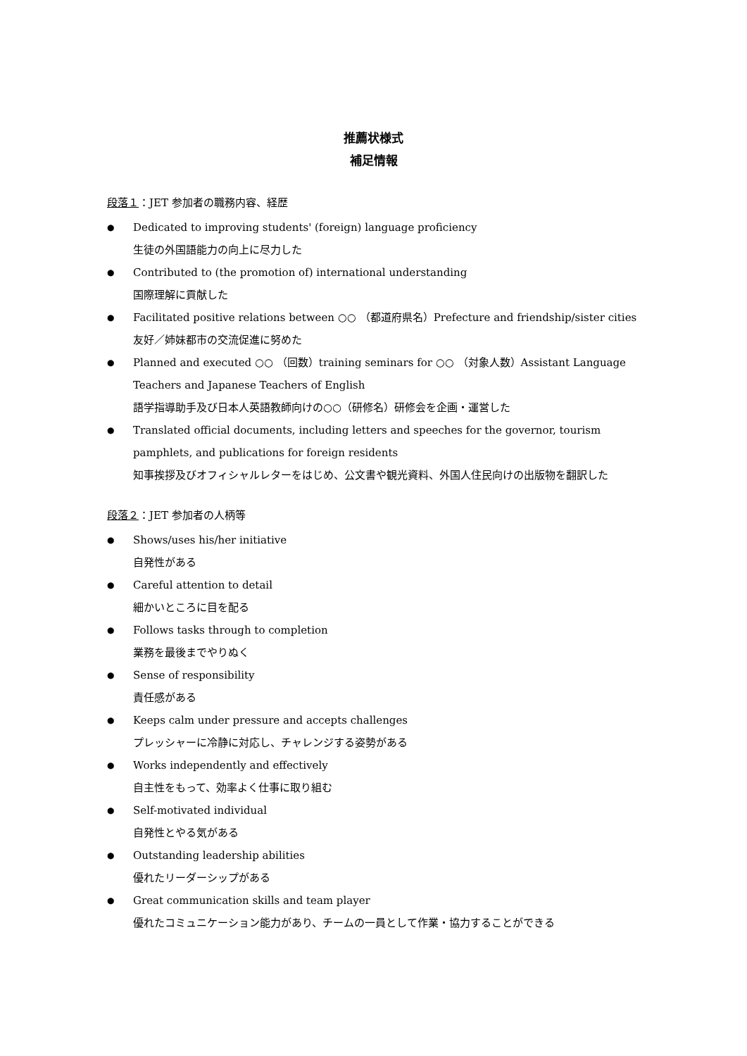推薦状様式
補足情報
段落１：JET 参加者の職務内容、経歴
● Dedicated to improving students' (foreign) language proficiency
生徒の外国語能力の向上に尽力した
● Contributed to (the promotion of) international understanding
国際理解に貢献した
● Facilitated positive relations between ○○ （都道府県名）Prefecture and friendship/sister cities
友好／姉妹都市の交流促進に努めた
● Planned and executed ○○ （回数）training seminars for ○○ （対象人数）Assistant Language Teachers and Japanese Teachers of English
語学指導助手及び日本人英語教師向けの○○（研修名）研修会を企画・運営した
● Translated official documents, including letters and speeches for the governor, tourism pamphlets, and publications for foreign residents
知事挨拶及びオフィシャルレターをはじめ、公文書や観光資料、外国人住民向けの出版物を翻訳した
段落２：JET 参加者の人柄等
● Shows/uses his/her initiative
自発性がある
● Careful attention to detail
細かいところに目を配る
● Follows tasks through to completion
業務を最後までやりぬく
● Sense of responsibility
責任感がある
● Keeps calm under pressure and accepts challenges
プレッシャーに冷静に対応し、チャレンジする姿勢がある
● Works independently and effectively
自主性をもって、効率よく仕事に取り組む
● Self-motivated individual
自発性とやる気がある
● Outstanding leadership abilities
優れたリーダーシップがある
● Great communication skills and team player
優れたコミュニケーション能力があり、チームの一員として作業・協力することができる